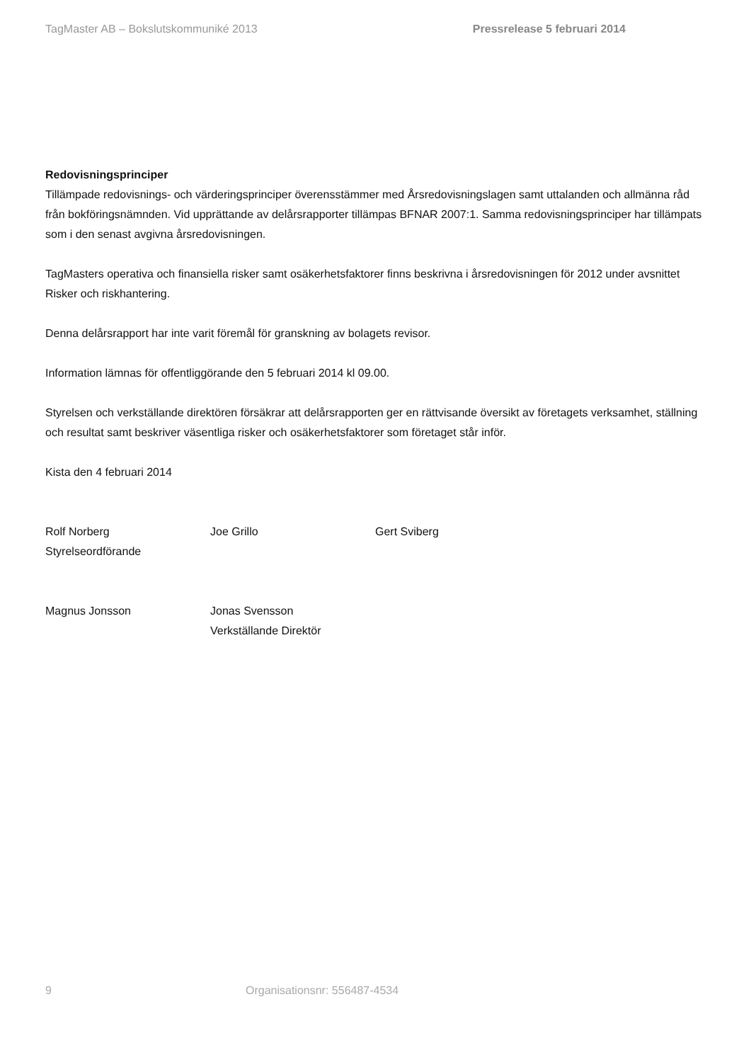TagMaster AB – Bokslutskommuniké 2013 Pressrelease 5 februari 2014
Redovisningsprinciper
Tillämpade redovisnings- och värderingsprinciper överensstämmer med Årsredovisningslagen samt uttalanden och allmänna råd från bokföringsnämnden. Vid upprättande av delårsrapporter tillämpas BFNAR 2007:1. Samma redovisningsprinciper har tillämpats som i den senast avgivna årsredovisningen.
TagMasters operativa och finansiella risker samt osäkerhetsfaktorer finns beskrivna i årsredovisningen för 2012 under avsnittet Risker och riskhantering.
Denna delårsrapport har inte varit föremål för granskning av bolagets revisor.
Information lämnas för offentliggörande den 5 februari 2014 kl 09.00.
Styrelsen och verkställande direktören försäkrar att delårsrapporten ger en rättvisande översikt av företagets verksamhet, ställning och resultat samt beskriver väsentliga risker och osäkerhetsfaktorer som företaget står inför.
Kista den 4 februari 2014
Rolf Norberg
Styrelseordförande
Joe Grillo Gert Sviberg
Magnus Jonsson Jonas Svensson
Verkställande Direktör
9 Organisationsnr: 556487-4534